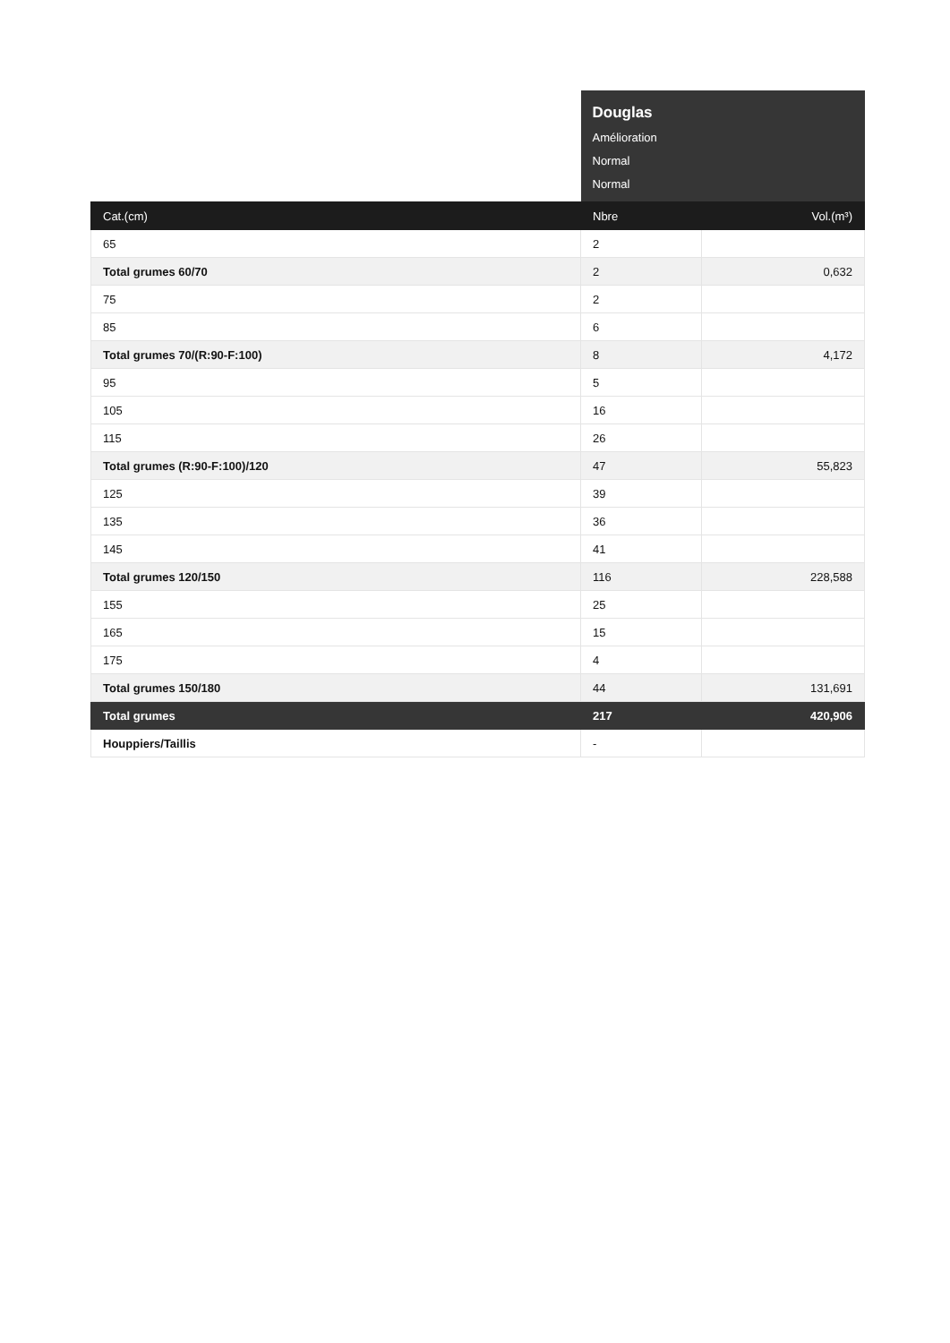| | Douglas Amélioration Normal Normal | |
| --- | --- | --- |
| Cat.(cm) | Nbre | Vol.(m³) |
| 65 | 2 | |
| Total grumes 60/70 | 2 | 0,632 |
| 75 | 2 | |
| 85 | 6 | |
| Total grumes 70/(R:90-F:100) | 8 | 4,172 |
| 95 | 5 | |
| 105 | 16 | |
| 115 | 26 | |
| Total grumes (R:90-F:100)/120 | 47 | 55,823 |
| 125 | 39 | |
| 135 | 36 | |
| 145 | 41 | |
| Total grumes 120/150 | 116 | 228,588 |
| 155 | 25 | |
| 165 | 15 | |
| 175 | 4 | |
| Total grumes 150/180 | 44 | 131,691 |
| Total grumes | 217 | 420,906 |
| Houppiers/Taillis | - | |